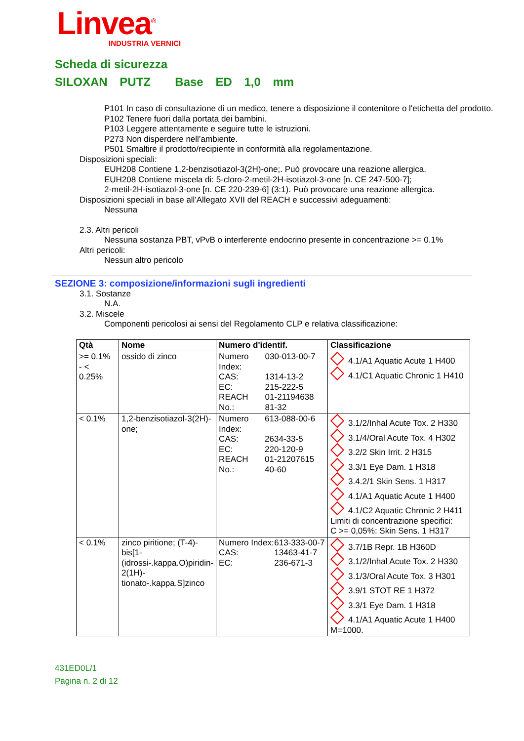Linvea<sup>®</sup>
INDUSTRIA VERNICI
Scheda di sicurezza
SILOXAN PUTZ Base ED 1,0 mm
P101 In caso di consultazione di un medico, tenere a disposizione il contenitore o l'etichetta del prodotto.
P102 Tenere fuori dalla portata dei bambini.
P103 Leggere attentamente e seguire tutte le istruzioni.
P273 Non disperdere nell’ambiente.
P501 Smaltire il prodotto/recipiente in conformità alla regolamentazione.
Disposizioni speciali:
EUH208 Contiene 1,2-benzisotiazol-3(2H)-one;. Può provocare una reazione allergica.
EUH208 Contiene miscela di: 5-cloro-2-metil-2H-isotiazol-3-one [n. CE 247-500-7];
2-metil-2H-isotiazol-3-one [n. CE 220-239-6] (3:1). Può provocare una reazione allergica.
Disposizioni speciali in base all'Allegato XVII del REACH e successivi adeguamenti:
Nessuna
2.3. Altri pericoli
Nessuna sostanza PBT, vPvB o interferente endocrino presente in concentrazione >= 0.1%
Altri pericoli:
Nessun altro pericolo
SEZIONE 3: composizione/informazioni sugli ingredienti
3.1. Sostanze
N.A.
3.2. Miscele
Componenti pericolosi ai sensi del Regolamento CLP e relativa classificazione:
| Qtà | Nome | Numero d'identif. | Classificazione |
| --- | --- | --- | --- |
| >= 0.1% - < 0.25% | ossido di zinco | / Numero Index: / 030-013-00-7 / / CAS: / 1314-13-2 / / EC: / 215-222-5 / / REACH No.: / 01-21194638 81-32 / | 4.1/A1 Aquatic Acute 1 H400 4.1/C1 Aquatic Chronic 1 H410 |
| < 0.1% | 1,2-benzisotiazol-3(2H)-one; | / Numero Index: / 613-088-00-6 / / CAS: / 2634-33-5 / / EC: / 220-120-9 / / REACH No.: / 01-21207615 40-60 / | 3.1/2/Inhal Acute Tox. 2 H330 3.1/4/Oral Acute Tox. 4 H302 3.2/2 Skin Irrit. 2 H315 3.3/1 Eye Dam. 1 H318 3.4.2/1 Skin Sens. 1 H317 4.1/A1 Aquatic Acute 1 H400 4.1/C2 Aquatic Chronic 2 H411 Limiti di concentrazione specifici: C >= 0,05%: Skin Sens. 1 H317 |
| < 0.1% | zinco piritione; (T-4)-bis[1-(idrossi-.kappa.O)piridin-2(1H)-tionato-.kappa.S]zinco | / Numero Index: / 613-333-00-7 / / CAS: / 13463-41-7 / / EC: / 236-671-3 / | 3.7/1B Repr. 1B H360D 3.1/2/Inhal Acute Tox. 2 H330 3.1/3/Oral Acute Tox. 3 H301 3.9/1 STOT RE 1 H372 3.3/1 Eye Dam. 1 H318 4.1/A1 Aquatic Acute 1 H400 M=1000. |
431ED0L/1
Pagina n. 2 di 12